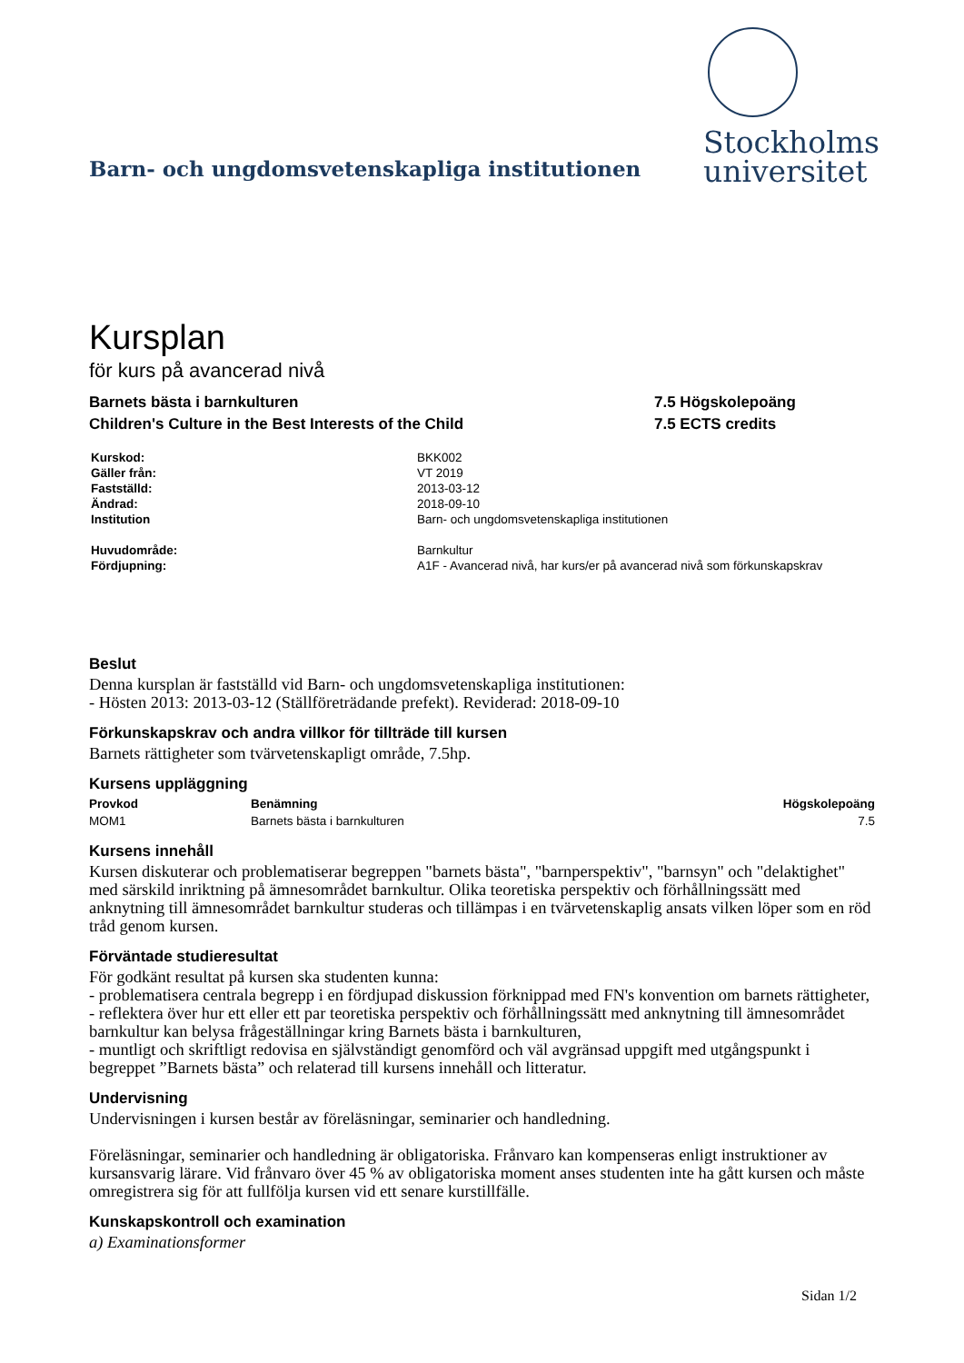Barn- och ungdomsvetenskapliga institutionen
Stockholms
universitet
Kursplan
för kurs på avancerad nivå
Barnets bästa i barnkulturen
Children's Culture in the Best Interests of the Child
7.5 Högskolepoäng
7.5 ECTS credits
| Kurskod: | BKK002 |
| Gäller från: | VT 2019 |
| Fastställd: | 2013-03-12 |
| Ändrad: | 2018-09-10 |
| Institution | Barn- och ungdomsvetenskapliga institutionen |
| Huvudområde: | Barnkultur |
| Fördjupning: | A1F - Avancerad nivå, har kurs/er på avancerad nivå som förkunskapskrav |
Beslut
Denna kursplan är fastställd vid Barn- och ungdomsvetenskapliga institutionen:
- Hösten 2013: 2013-03-12 (Ställföreträdande prefekt). Reviderad: 2018-09-10
Förkunskapskrav och andra villkor för tillträde till kursen
Barnets rättigheter som tvärvetenskapligt område, 7.5hp.
Kursens uppläggning
| Provkod | Benämning | Högskolepoäng |
| --- | --- | --- |
| MOM1 | Barnets bästa i barnkulturen | 7.5 |
Kursens innehåll
Kursen diskuterar och problematiserar begreppen "barnets bästa", "barnperspektiv", "barnsyn" och "delaktighet" med särskild inriktning på ämnesområdet barnkultur. Olika teoretiska perspektiv och förhållningssätt med anknytning till ämnesområdet barnkultur studeras och tillämpas i en tvärvetenskaplig ansats vilken löper som en röd tråd genom kursen.
Förväntade studieresultat
För godkänt resultat på kursen ska studenten kunna:
- problematisera centrala begrepp i en fördjupad diskussion förknippad med FN's konvention om barnets rättigheter,
- reflektera över hur ett eller ett par teoretiska perspektiv och förhållningssätt med anknytning till ämnesområdet barnkultur kan belysa frågeställningar kring Barnets bästa i barnkulturen,
- muntligt och skriftligt redovisa en självständigt genomförd och väl avgränsad uppgift med utgångspunkt i begreppet ”Barnets bästa” och relaterad till kursens innehåll och litteratur.
Undervisning
Undervisningen i kursen består av föreläsningar, seminarier och handledning.
Föreläsningar, seminarier och handledning är obligatoriska. Frånvaro kan kompenseras enligt instruktioner av kursansvarig lärare. Vid frånvaro över 45 % av obligatoriska moment anses studenten inte ha gått kursen och måste omregistrera sig för att fullfölja kursen vid ett senare kurstillfälle.
Kunskapskontroll och examination
a) Examinationsformer
Sidan 1/2